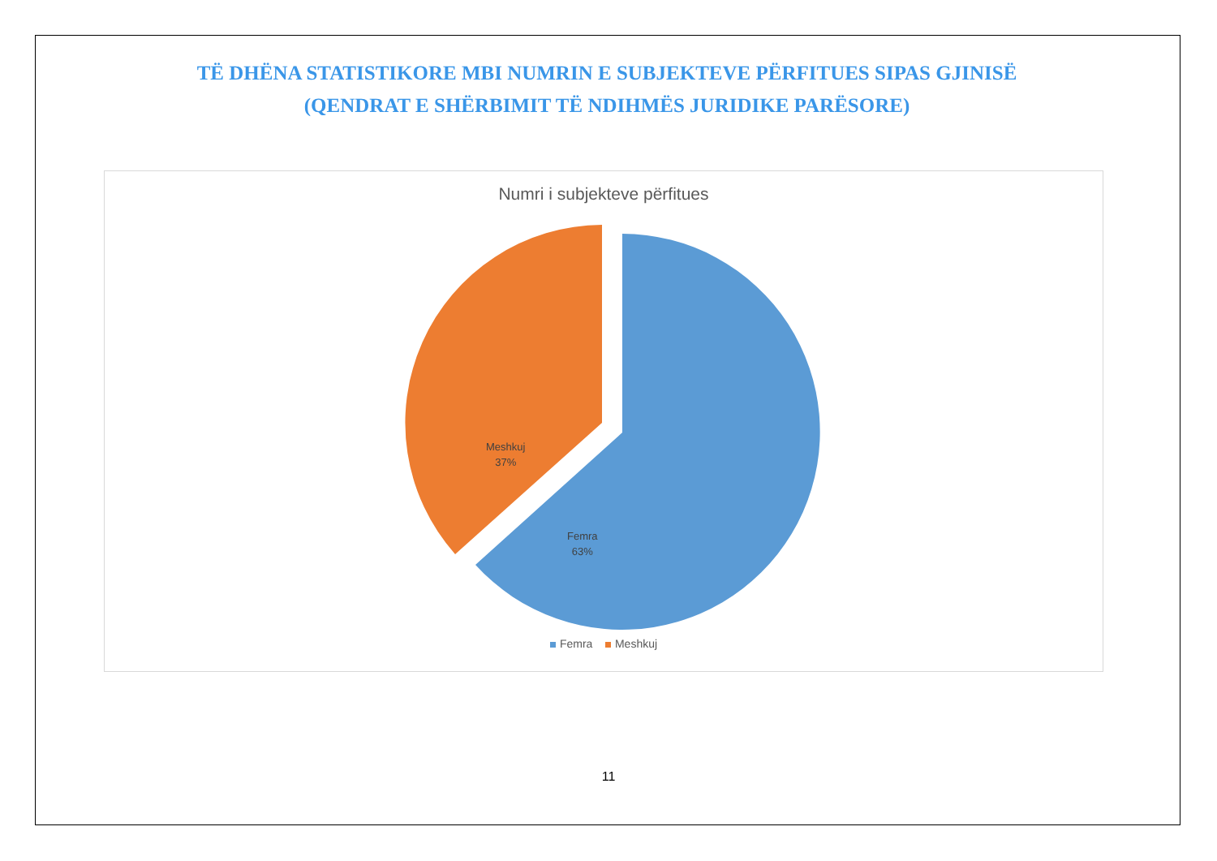TË DHËNA STATISTIKORE MBI NUMRIN E SUBJEKTEVE PËRFITUES SIPAS GJINISË
(QENDRAT E SHËRBIMIT TË NDIHMËS JURIDIKE PARËSORE)
Numri i subjekteve përfitues
Femra
63%
Meshkuj
37%
Femra Meshkuj
11